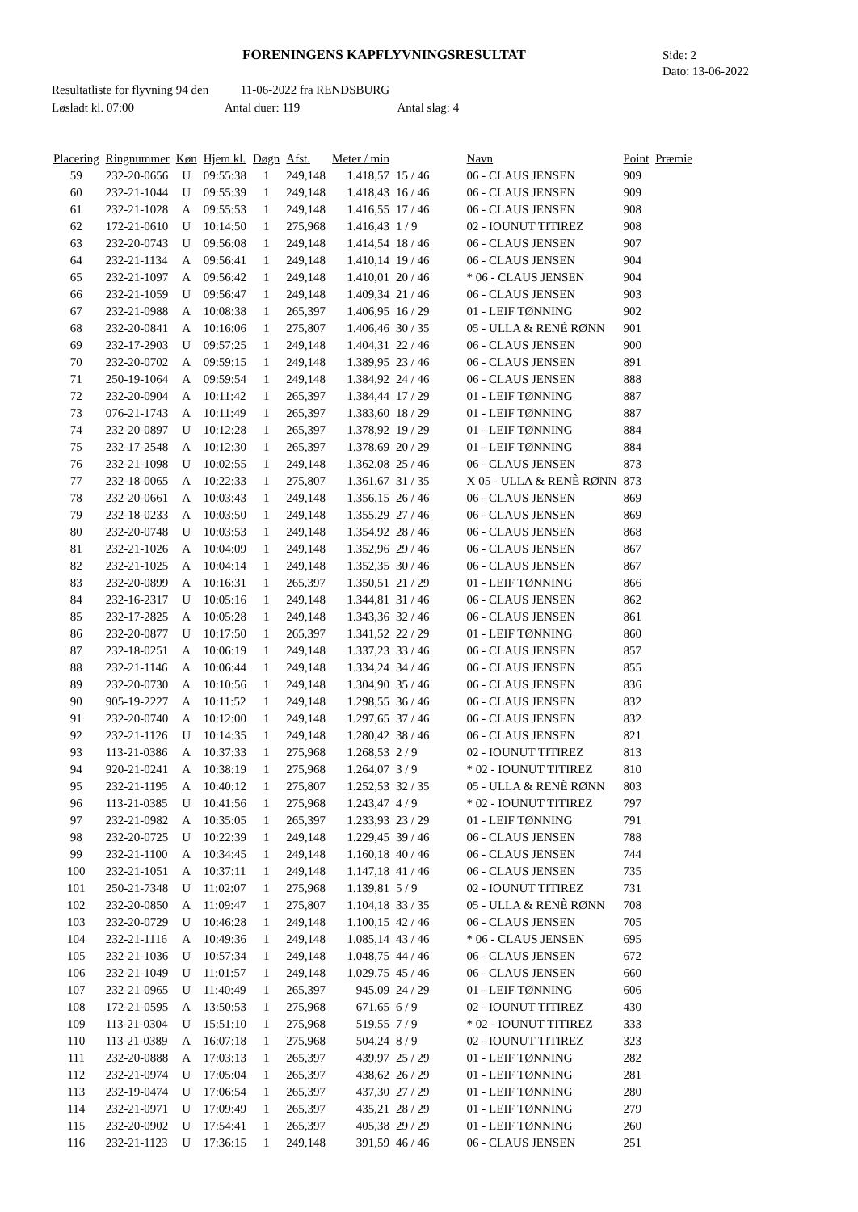FORENINGENS KAPFLYVNINGSRESULTAT
Side: 2
Dato: 13-06-2022
Resultatliste for flyvning 94 den 11-06-2022 fra RENDSBURG
Løsladt kl. 07:00 Antal duer: 119 Antal slag: 4
| Placering | Ringnummer | Køn | Hjem kl. | Døgn | Afst. | Meter / min | | | Navn | Point | Præmie |
| --- | --- | --- | --- | --- | --- | --- | --- | --- | --- | --- | --- |
| 59 | 232-20-0656 | U | 09:55:38 | 1 | 249,148 | 1.418,57 | 15 / 46 | | 06 - CLAUS JENSEN | 909 | |
| 60 | 232-21-1044 | U | 09:55:39 | 1 | 249,148 | 1.418,43 | 16 / 46 | | 06 - CLAUS JENSEN | 909 | |
| 61 | 232-21-1028 | A | 09:55:53 | 1 | 249,148 | 1.416,55 | 17 / 46 | | 06 - CLAUS JENSEN | 908 | |
| 62 | 172-21-0610 | U | 10:14:50 | 1 | 275,968 | 1.416,43 | 1 / 9 | | 02 - IOUNUT TITIREZ | 908 | |
| 63 | 232-20-0743 | U | 09:56:08 | 1 | 249,148 | 1.414,54 | 18 / 46 | | 06 - CLAUS JENSEN | 907 | |
| 64 | 232-21-1134 | A | 09:56:41 | 1 | 249,148 | 1.410,14 | 19 / 46 | | 06 - CLAUS JENSEN | 904 | |
| 65 | 232-21-1097 | A | 09:56:42 | 1 | 249,148 | 1.410,01 | 20 / 46 | | * 06 - CLAUS JENSEN | 904 | |
| 66 | 232-21-1059 | U | 09:56:47 | 1 | 249,148 | 1.409,34 | 21 / 46 | | 06 - CLAUS JENSEN | 903 | |
| 67 | 232-21-0988 | A | 10:08:38 | 1 | 265,397 | 1.406,95 | 16 / 29 | | 01 - LEIF TØNNING | 902 | |
| 68 | 232-20-0841 | A | 10:16:06 | 1 | 275,807 | 1.406,46 | 30 / 35 | | 05 - ULLA & RENÈ RØNN | 901 | |
| 69 | 232-17-2903 | U | 09:57:25 | 1 | 249,148 | 1.404,31 | 22 / 46 | | 06 - CLAUS JENSEN | 900 | |
| 70 | 232-20-0702 | A | 09:59:15 | 1 | 249,148 | 1.389,95 | 23 / 46 | | 06 - CLAUS JENSEN | 891 | |
| 71 | 250-19-1064 | A | 09:59:54 | 1 | 249,148 | 1.384,92 | 24 / 46 | | 06 - CLAUS JENSEN | 888 | |
| 72 | 232-20-0904 | A | 10:11:42 | 1 | 265,397 | 1.384,44 | 17 / 29 | | 01 - LEIF TØNNING | 887 | |
| 73 | 076-21-1743 | A | 10:11:49 | 1 | 265,397 | 1.383,60 | 18 / 29 | | 01 - LEIF TØNNING | 887 | |
| 74 | 232-20-0897 | U | 10:12:28 | 1 | 265,397 | 1.378,92 | 19 / 29 | | 01 - LEIF TØNNING | 884 | |
| 75 | 232-17-2548 | A | 10:12:30 | 1 | 265,397 | 1.378,69 | 20 / 29 | | 01 - LEIF TØNNING | 884 | |
| 76 | 232-21-1098 | U | 10:02:55 | 1 | 249,148 | 1.362,08 | 25 / 46 | | 06 - CLAUS JENSEN | 873 | |
| 77 | 232-18-0065 | A | 10:22:33 | 1 | 275,807 | 1.361,67 | 31 / 35 | | X 05 - ULLA & RENÈ RØNN | 873 | |
| 78 | 232-20-0661 | A | 10:03:43 | 1 | 249,148 | 1.356,15 | 26 / 46 | | 06 - CLAUS JENSEN | 869 | |
| 79 | 232-18-0233 | A | 10:03:50 | 1 | 249,148 | 1.355,29 | 27 / 46 | | 06 - CLAUS JENSEN | 869 | |
| 80 | 232-20-0748 | U | 10:03:53 | 1 | 249,148 | 1.354,92 | 28 / 46 | | 06 - CLAUS JENSEN | 868 | |
| 81 | 232-21-1026 | A | 10:04:09 | 1 | 249,148 | 1.352,96 | 29 / 46 | | 06 - CLAUS JENSEN | 867 | |
| 82 | 232-21-1025 | A | 10:04:14 | 1 | 249,148 | 1.352,35 | 30 / 46 | | 06 - CLAUS JENSEN | 867 | |
| 83 | 232-20-0899 | A | 10:16:31 | 1 | 265,397 | 1.350,51 | 21 / 29 | | 01 - LEIF TØNNING | 866 | |
| 84 | 232-16-2317 | U | 10:05:16 | 1 | 249,148 | 1.344,81 | 31 / 46 | | 06 - CLAUS JENSEN | 862 | |
| 85 | 232-17-2825 | A | 10:05:28 | 1 | 249,148 | 1.343,36 | 32 / 46 | | 06 - CLAUS JENSEN | 861 | |
| 86 | 232-20-0877 | U | 10:17:50 | 1 | 265,397 | 1.341,52 | 22 / 29 | | 01 - LEIF TØNNING | 860 | |
| 87 | 232-18-0251 | A | 10:06:19 | 1 | 249,148 | 1.337,23 | 33 / 46 | | 06 - CLAUS JENSEN | 857 | |
| 88 | 232-21-1146 | A | 10:06:44 | 1 | 249,148 | 1.334,24 | 34 / 46 | | 06 - CLAUS JENSEN | 855 | |
| 89 | 232-20-0730 | A | 10:10:56 | 1 | 249,148 | 1.304,90 | 35 / 46 | | 06 - CLAUS JENSEN | 836 | |
| 90 | 905-19-2227 | A | 10:11:52 | 1 | 249,148 | 1.298,55 | 36 / 46 | | 06 - CLAUS JENSEN | 832 | |
| 91 | 232-20-0740 | A | 10:12:00 | 1 | 249,148 | 1.297,65 | 37 / 46 | | 06 - CLAUS JENSEN | 832 | |
| 92 | 232-21-1126 | U | 10:14:35 | 1 | 249,148 | 1.280,42 | 38 / 46 | | 06 - CLAUS JENSEN | 821 | |
| 93 | 113-21-0386 | A | 10:37:33 | 1 | 275,968 | 1.268,53 | 2 / 9 | | 02 - IOUNUT TITIREZ | 813 | |
| 94 | 920-21-0241 | A | 10:38:19 | 1 | 275,968 | 1.264,07 | 3 / 9 | | * 02 - IOUNUT TITIREZ | 810 | |
| 95 | 232-21-1195 | A | 10:40:12 | 1 | 275,807 | 1.252,53 | 32 / 35 | | 05 - ULLA & RENÈ RØNN | 803 | |
| 96 | 113-21-0385 | U | 10:41:56 | 1 | 275,968 | 1.243,47 | 4 / 9 | | * 02 - IOUNUT TITIREZ | 797 | |
| 97 | 232-21-0982 | A | 10:35:05 | 1 | 265,397 | 1.233,93 | 23 / 29 | | 01 - LEIF TØNNING | 791 | |
| 98 | 232-20-0725 | U | 10:22:39 | 1 | 249,148 | 1.229,45 | 39 / 46 | | 06 - CLAUS JENSEN | 788 | |
| 99 | 232-21-1100 | A | 10:34:45 | 1 | 249,148 | 1.160,18 | 40 / 46 | | 06 - CLAUS JENSEN | 744 | |
| 100 | 232-21-1051 | A | 10:37:11 | 1 | 249,148 | 1.147,18 | 41 / 46 | | 06 - CLAUS JENSEN | 735 | |
| 101 | 250-21-7348 | U | 11:02:07 | 1 | 275,968 | 1.139,81 | 5 / 9 | | 02 - IOUNUT TITIREZ | 731 | |
| 102 | 232-20-0850 | A | 11:09:47 | 1 | 275,807 | 1.104,18 | 33 / 35 | | 05 - ULLA & RENÈ RØNN | 708 | |
| 103 | 232-20-0729 | U | 10:46:28 | 1 | 249,148 | 1.100,15 | 42 / 46 | | 06 - CLAUS JENSEN | 705 | |
| 104 | 232-21-1116 | A | 10:49:36 | 1 | 249,148 | 1.085,14 | 43 / 46 | | * 06 - CLAUS JENSEN | 695 | |
| 105 | 232-21-1036 | U | 10:57:34 | 1 | 249,148 | 1.048,75 | 44 / 46 | | 06 - CLAUS JENSEN | 672 | |
| 106 | 232-21-1049 | U | 11:01:57 | 1 | 249,148 | 1.029,75 | 45 / 46 | | 06 - CLAUS JENSEN | 660 | |
| 107 | 232-21-0965 | U | 11:40:49 | 1 | 265,397 | 945,09 | 24 / 29 | | 01 - LEIF TØNNING | 606 | |
| 108 | 172-21-0595 | A | 13:50:53 | 1 | 275,968 | 671,65 | 6 / 9 | | 02 - IOUNUT TITIREZ | 430 | |
| 109 | 113-21-0304 | U | 15:51:10 | 1 | 275,968 | 519,55 | 7 / 9 | | * 02 - IOUNUT TITIREZ | 333 | |
| 110 | 113-21-0389 | A | 16:07:18 | 1 | 275,968 | 504,24 | 8 / 9 | | 02 - IOUNUT TITIREZ | 323 | |
| 111 | 232-20-0888 | A | 17:03:13 | 1 | 265,397 | 439,97 | 25 / 29 | | 01 - LEIF TØNNING | 282 | |
| 112 | 232-21-0974 | U | 17:05:04 | 1 | 265,397 | 438,62 | 26 / 29 | | 01 - LEIF TØNNING | 281 | |
| 113 | 232-19-0474 | U | 17:06:54 | 1 | 265,397 | 437,30 | 27 / 29 | | 01 - LEIF TØNNING | 280 | |
| 114 | 232-21-0971 | U | 17:09:49 | 1 | 265,397 | 435,21 | 28 / 29 | | 01 - LEIF TØNNING | 279 | |
| 115 | 232-20-0902 | U | 17:54:41 | 1 | 265,397 | 405,38 | 29 / 29 | | 01 - LEIF TØNNING | 260 | |
| 116 | 232-21-1123 | U | 17:36:15 | 1 | 249,148 | 391,59 | 46 / 46 | | 06 - CLAUS JENSEN | 251 | |